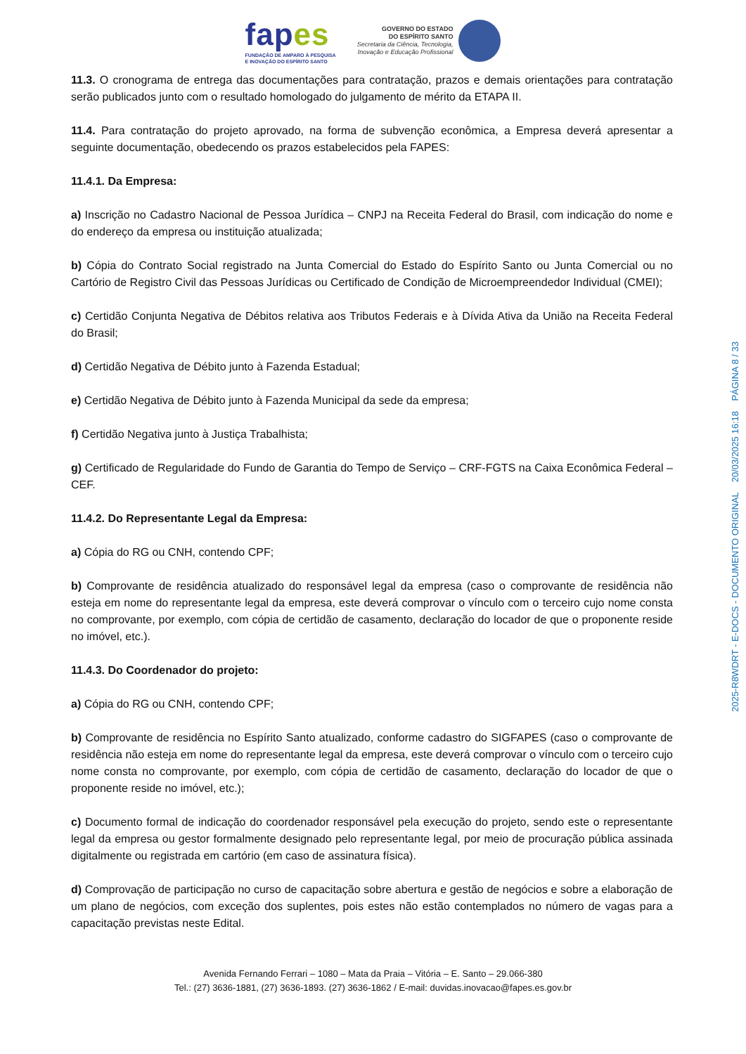fapes
FUNDAÇÃO DE AMPARO À PESQUISA
E INOVAÇÃO DO ESPÍRITO SANTO
GOVERNO DO ESTADO
DO ESPÍRITO SANTO
Secretaria da Ciência, Tecnologia,
Inovação e Educação Profissional
11.3. O cronograma de entrega das documentações para contratação, prazos e demais orientações para contratação serão publicados junto com o resultado homologado do julgamento de mérito da ETAPA II.
11.4. Para contratação do projeto aprovado, na forma de subvenção econômica, a Empresa deverá apresentar a seguinte documentação, obedecendo os prazos estabelecidos pela FAPES:
11.4.1. Da Empresa:
a) Inscrição no Cadastro Nacional de Pessoa Jurídica – CNPJ na Receita Federal do Brasil, com indicação do nome e do endereço da empresa ou instituição atualizada;
b) Cópia do Contrato Social registrado na Junta Comercial do Estado do Espírito Santo ou Junta Comercial ou no Cartório de Registro Civil das Pessoas Jurídicas ou Certificado de Condição de Microempreendedor Individual (CMEI);
c) Certidão Conjunta Negativa de Débitos relativa aos Tributos Federais e à Dívida Ativa da União na Receita Federal do Brasil;
d) Certidão Negativa de Débito junto à Fazenda Estadual;
e) Certidão Negativa de Débito junto à Fazenda Municipal da sede da empresa;
f) Certidão Negativa junto à Justiça Trabalhista;
g) Certificado de Regularidade do Fundo de Garantia do Tempo de Serviço – CRF-FGTS na Caixa Econômica Federal – CEF.
11.4.2. Do Representante Legal da Empresa:
a) Cópia do RG ou CNH, contendo CPF;
b) Comprovante de residência atualizado do responsável legal da empresa (caso o comprovante de residência não esteja em nome do representante legal da empresa, este deverá comprovar o vínculo com o terceiro cujo nome consta no comprovante, por exemplo, com cópia de certidão de casamento, declaração do locador de que o proponente reside no imóvel, etc.).
11.4.3. Do Coordenador do projeto:
a) Cópia do RG ou CNH, contendo CPF;
b) Comprovante de residência no Espírito Santo atualizado, conforme cadastro do SIGFAPES (caso o comprovante de residência não esteja em nome do representante legal da empresa, este deverá comprovar o vínculo com o terceiro cujo nome consta no comprovante, por exemplo, com cópia de certidão de casamento, declaração do locador de que o proponente reside no imóvel, etc.);
c) Documento formal de indicação do coordenador responsável pela execução do projeto, sendo este o representante legal da empresa ou gestor formalmente designado pelo representante legal, por meio de procuração pública assinada digitalmente ou registrada em cartório (em caso de assinatura física).
d) Comprovação de participação no curso de capacitação sobre abertura e gestão de negócios e sobre a elaboração de um plano de negócios, com exceção dos suplentes, pois estes não estão contemplados no número de vagas para a capacitação previstas neste Edital.
Avenida Fernando Ferrari – 1080 – Mata da Praia – Vitória – E. Santo – 29.066-380
Tel.: (27) 3636-1881, (27) 3636-1893. (27) 3636-1862 / E-mail: duvidas.inovacao@fapes.es.gov.br
2025-R8WDRT - E-DOCS - DOCUMENTO ORIGINAL 20/03/2025 16:18 PÁGINA 8 / 33